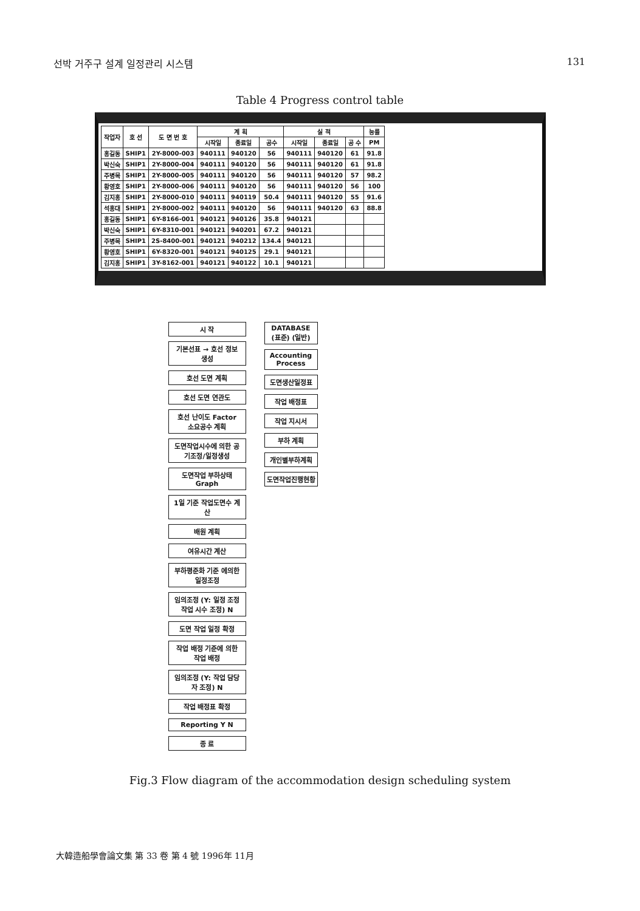선박 거주구 설계 일정관리 시스템 131
Table 4 Progress control table
| 작업자 | 호 선 | 도 면 번 호 | 계 획 | | | 실 적 | | | 능률 |
| --- | --- | --- | --- | --- | --- | --- | --- | --- | --- |
| | | | 시작일 | 종료일 | 공수 | 시작일 | 종료일 | 공 수 | PM |
| 홍길동 | SHIP1 | 2Y-8000-003 | 940111 | 940120 | 56 | 940111 | 940120 | 61 | 91.8 |
| 박신숙 | SHIP1 | 2Y-8000-004 | 940111 | 940120 | 56 | 940111 | 940120 | 61 | 91.8 |
| 주병목 | SHIP1 | 2Y-8000-005 | 940111 | 940120 | 56 | 940111 | 940120 | 57 | 98.2 |
| 황영호 | SHIP1 | 2Y-8000-006 | 940111 | 940120 | 56 | 940111 | 940120 | 56 | 100 |
| 김지홍 | SHIP1 | 2Y-8000-010 | 940111 | 940119 | 50.4 | 940111 | 940120 | 55 | 91.6 |
| 석홍대 | SHIP1 | 2Y-8000-002 | 940111 | 940120 | 56 | 940111 | 940120 | 63 | 88.8 |
| 홍길동 | SHIP1 | 6Y-8166-001 | 940121 | 940126 | 35.8 | 940121 | | | |
| 박신숙 | SHIP1 | 6Y-8310-001 | 940121 | 940201 | 67.2 | 940121 | | | |
| 주병목 | SHIP1 | 2S-8400-001 | 940121 | 940212 | 134.4 | 940121 | | | |
| 황영호 | SHIP1 | 6Y-8320-001 | 940121 | 940125 | 29.1 | 940121 | | | |
| 김지홍 | SHIP1 | 3Y-8162-001 | 940121 | 940122 | 10.1 | 940121 | | | |
시 작
기본선표 → 호선 정보 생성
호선 도면 계획
호선 도면 연관도
호선 난이도 Factor 소요공수 계획
도면작업시수에 의한 공기조정/일정생성
도면작업 부하상태 Graph
1일 기준 작업도면수 계산
배원 계획
여유시간 계산
부하평준화 기준 에의한 일정조정
임의조정 (Y: 일정 조정 작업 시수 조정) N
도면 작업 일정 확정
작업 배정 기준에 의한 작업 배정
임의조정 (Y: 작업 담당자 조정) N
작업 배정표 확정
Reporting Y N
종 료
DATABASE (표준) (일반)
Accounting Process
도면생산일정표
작업 배정표
작업 지시서
부하 계획
개인별부하계획
도면작업진행현황
Fig.3 Flow diagram of the accommodation design scheduling system
大韓造船學會論文集 第 33 卷 第 4 號 1996年 11月